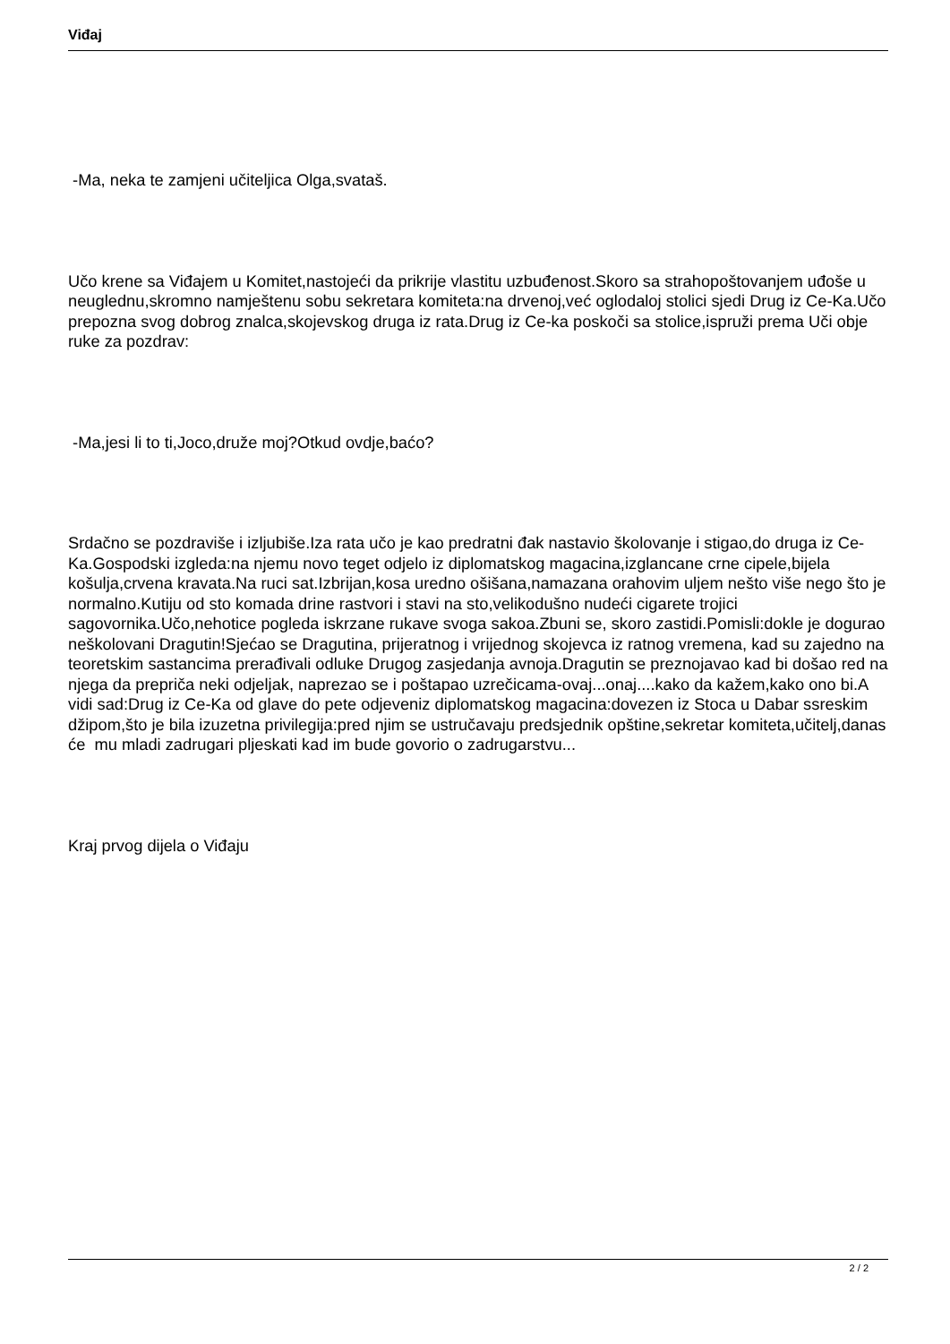Viđaj
-Ma, neka te zamjeni učiteljica Olga,svataš.
Učo krene sa Viđajem u Komitet,nastojeći da prikrije vlastitu uzbuđenost.Skoro sa strahopoštovanjem uđoše u neuglednu,skromno namještenu sobu sekretara komiteta:na drvenoj,već oglodaloj stolici sjedi Drug iz Ce-Ka.Učo prepozna svog dobrog znalca,skojevskog druga iz rata.Drug iz Ce-ka poskoči sa stolice,ispruži prema Uči obje ruke za pozdrav:
-Ma,jesi li to ti,Joco,druže moj?Otkud ovdje,baćo?
Srdačno se pozdraviše i izljubiše.Iza rata učo je kao predratni đak nastavio školovanje i stigao,do druga iz Ce-Ka.Gospodski izgleda:na njemu novo teget odjelo iz diplomatskog magacina,izglancane crne cipele,bijela košulja,crvena kravata.Na ruci sat.Izbrijan,kosa uredno ošišana,namazana orahovim uljem nešto više nego što je normalno.Kutiju od sto komada drine rastvori i stavi na sto,velikodušno nudeći cigarete trojici sagovornika.Učo,nehotice pogleda iskrzane rukave svoga sakoa.Zbuni se, skoro zastidi.Pomisli:dokle je dogurao neškolovani Dragutin!Sjećao se Dragutina, prijeratnog i vrijednog skojevca iz ratnog vremena, kad su zajedno na teoretskim sastancima prerađivali odluke Drugog zasjedanja avnoja.Dragutin se preznojavao kad bi došao red na njega da prepriča neki odjeljak, naprezao se i poštapao uzrečicama-ovaj...onaj....kako da kažem,kako ono bi.A vidi sad:Drug iz Ce-Ka od glave do pete odjeveniz diplomatskog magacina:dovezen iz Stoca u Dabar ssreskim džipom,što je bila izuzetna privilegija:pred njim se ustručavaju predsjednik opštine,sekretar komiteta,učitelj,danas će mu mladi zadrugari pljeskati kad im bude govorio o zadrugarstvu...
Kraj prvog dijela o Viđaju
2 / 2